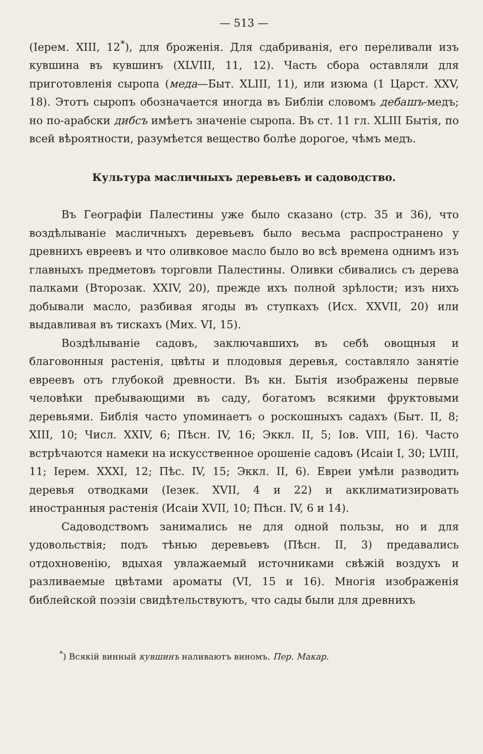— 513 —
(Iерем. XIII, 12<sup>*</sup>), для броженія. Для сдабриванія, его переливали изъ кувшина въ кувшинъ (XLVIII, 11, 12). Часть сбора оставляли для приготовленія сыропа (меда—Быт. XLIII, 11), или изюма (1 Царст. XXV, 18). Этотъ сыропъ обозначается иногда въ Библіи словомъ дебашъ-медъ; но по-арабски дибсъ имѣетъ значеніе сыропа. Въ ст. 11 гл. XLIII Бытія, по всей вѣроятности, разумѣется вещество болѣе дорогое, чѣмъ медъ.
Культура масличныхъ деревьевъ и садоводство.
Въ Географіи Палестины уже было сказано (стр. 35 и 36), что воздѣлываніе масличныхъ деревьевъ было весьма распространено у древнихъ евреевъ и что оливковое масло было во всѣ времена однимъ изъ главныхъ предметовъ торговли Палестины. Оливки сбивались съ дерева палками (Второзак. XXIV, 20), прежде ихъ полной зрѣлости; изъ нихъ добывали масло, разбивая ягоды въ ступкахъ (Исх. XXVII, 20) или выдавливая въ тискахъ (Мих. VI, 15).
Воздѣлываніе садовъ, заключавшихъ въ себѣ овощныя и благовонныя растенія, цвѣты и плодовыя деревья, составляло занятіе евреевъ отъ глубокой древности. Въ кн. Бытія изображены первые человѣки пребывающими въ саду, богатомъ всякими фруктовыми деревьями. Библія часто упоминаетъ о роскошныхъ садахъ (Быт. II, 8; XIII, 10; Числ. XXIV, 6; Пѣсн. IV, 16; Эккл. II, 5; Iов. VIII, 16). Часто встрѣчаются намеки на искусственное орошеніе садовъ (Исаіи I, 30; LVIII, 11; Iерем. XXXI, 12; Пѣс. IV, 15; Эккл. II, 6). Евреи умѣли разводить деревья отводками (Iезек. XVII, 4 и 22) и акклиматизировать иностранныя растенія (Исаіи XVII, 10; Пѣсн. IV, 6 и 14).
Садоводствомъ занимались не для одной пользы, но и для удовольствія; подъ тѣнью деревьевъ (Пѣсн. II, 3) предавались отдохновенію, вдыхая увлажаемый источниками свѣжій воздухъ и разливаемые цвѣтами ароматы (VI, 15 и 16). Многія изображенія библейской поэзіи свидѣтельствуютъ, что сады были для древнихъ
<sup>*</sup>) Всякій винный кувшинъ наливаютъ виномъ. Пер. Макар.